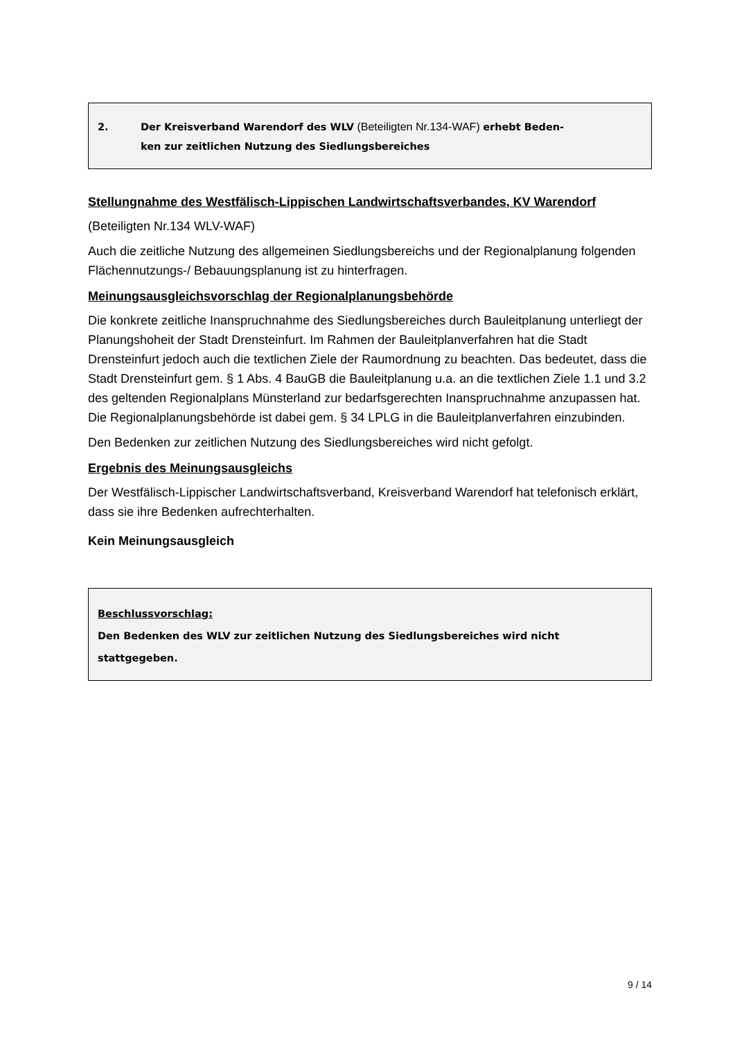2. Der Kreisverband Warendorf des WLV (Beteiligten Nr.134-WAF) erhebt Beden-
ken zur zeitlichen Nutzung des Siedlungsbereiches
Stellungnahme des Westfälisch-Lippischen Landwirtschaftsverbandes, KV Warendorf
(Beteiligten Nr.134 WLV-WAF)
Auch die zeitliche Nutzung des allgemeinen Siedlungsbereichs und der Regionalplanung folgenden Flächennutzungs-/ Bebauungsplanung ist zu hinterfragen.
Meinungsausgleichsvorschlag der Regionalplanungsbehörde
Die konkrete zeitliche Inanspruchnahme des Siedlungsbereiches durch Bauleitplanung unterliegt der Planungshoheit der Stadt Drensteinfurt. Im Rahmen der Bauleitplanverfahren hat die Stadt Drensteinfurt jedoch auch die textlichen Ziele der Raumordnung zu beachten. Das bedeutet, dass die Stadt Drensteinfurt gem. § 1 Abs. 4 BauGB die Bauleitplanung u.a. an die textlichen Ziele 1.1 und 3.2 des geltenden Regionalplans Münsterland zur bedarfsgerechten Inanspruchnahme anzupassen hat. Die Regionalplanungsbehörde ist dabei gem. § 34 LPLG in die Bauleitplanverfahren einzubinden.
Den Bedenken zur zeitlichen Nutzung des Siedlungsbereiches wird nicht gefolgt.
Ergebnis des Meinungsausgleichs
Der Westfälisch-Lippischer Landwirtschaftsverband, Kreisverband Warendorf hat telefonisch erklärt, dass sie ihre Bedenken aufrechterhalten.
Kein Meinungsausgleich
Beschlussvorschlag:
Den Bedenken des WLV zur zeitlichen Nutzung des Siedlungsbereiches wird nicht stattgegeben.
9 / 14